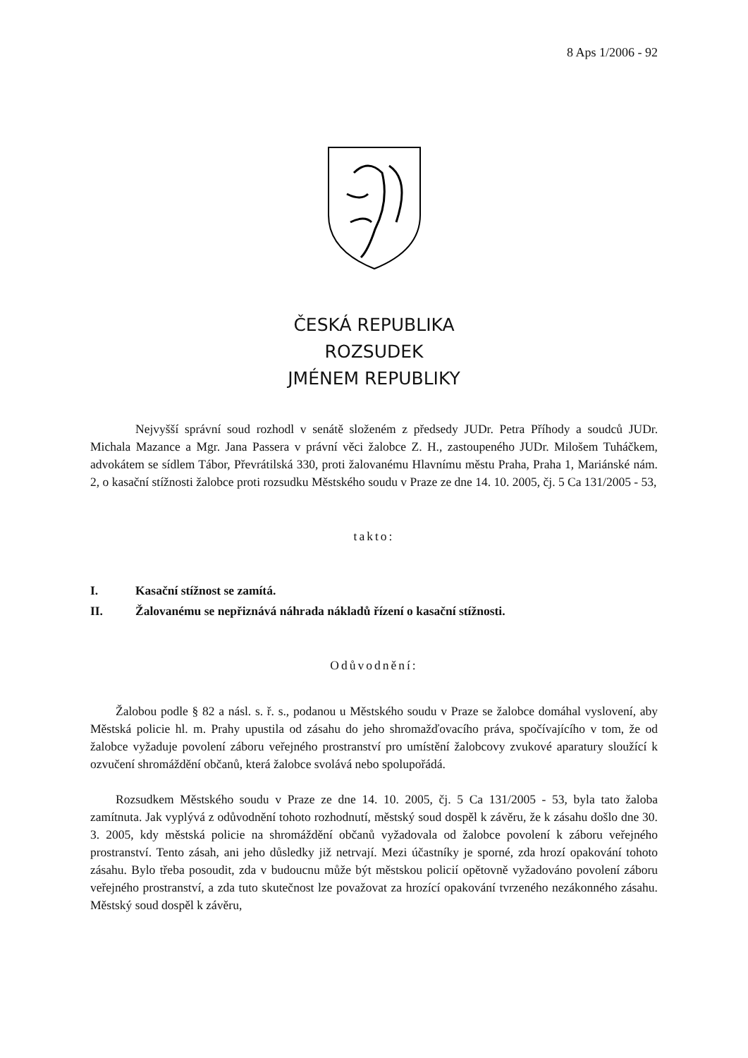8 Aps 1/2006 - 92
ČESKÁ REPUBLIKA
ROZSUDEK
JMÉNEM REPUBLIKY
Nejvyšší správní soud rozhodl v senátě složeném z předsedy JUDr. Petra Příhody a soudců JUDr. Michala Mazance a Mgr. Jana Passera v právní věci žalobce Z. H., zastoupeného JUDr. Milošem Tuháčkem, advokátem se sídlem Tábor, Převrátilská 330, proti žalovanému Hlavnímu městu Praha, Praha 1, Mariánské nám. 2, o kasační stížnosti žalobce proti rozsudku Městského soudu v Praze ze dne 14. 10. 2005, čj. 5 Ca 131/2005 - 53,
takto:
I. Kasační stížnost se zamítá.
II. Žalovanému se nepřiznává náhrada nákladů řízení o kasační stížnosti.
Odůvodnění:
Žalobou podle § 82 a násl. s. ř. s., podanou u Městského soudu v Praze se žalobce domáhal vyslovení, aby Městská policie hl. m. Prahy upustila od zásahu do jeho shromažďovacího práva, spočívajícího v tom, že od žalobce vyžaduje povolení záboru veřejného prostranství pro umístění žalobcovy zvukové aparatury sloužící k ozvučení shromáždění občanů, která žalobce svolává nebo spolupořádá.
Rozsudkem Městského soudu v Praze ze dne 14. 10. 2005, čj. 5 Ca 131/2005 - 53, byla tato žaloba zamítnuta. Jak vyplývá z odůvodnění tohoto rozhodnutí, městský soud dospěl k závěru, že k zásahu došlo dne 30. 3. 2005, kdy městská policie na shromáždění občanů vyžadovala od žalobce povolení k záboru veřejného prostranství. Tento zásah, ani jeho důsledky již netrvají. Mezi účastníky je sporné, zda hrozí opakování tohoto zásahu. Bylo třeba posoudit, zda v budoucnu může být městskou policií opětovně vyžadováno povolení záboru veřejného prostranství, a zda tuto skutečnost lze považovat za hrozící opakování tvrzeného nezákonného zásahu. Městský soud dospěl k závěru,